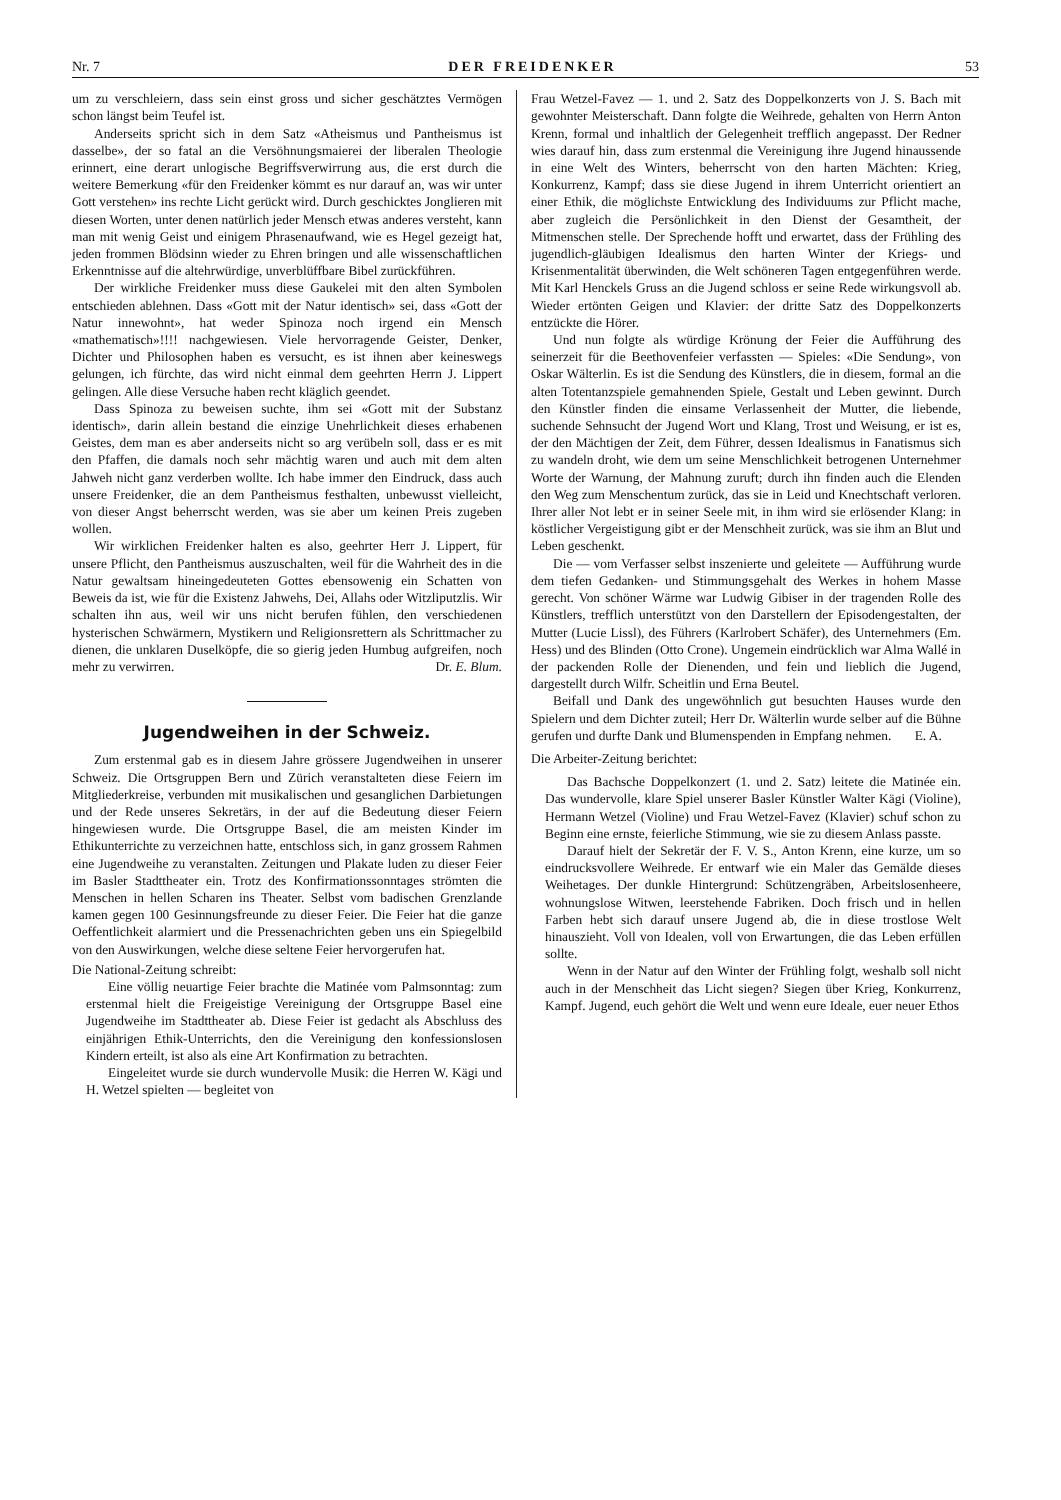Nr. 7 DER FREIDENKER 53
um zu verschleiern, dass sein einst gross und sicher geschätztes Vermögen schon längst beim Teufel ist.
Anderseits spricht sich in dem Satz «Atheismus und Pantheismus ist dasselbe», der so fatal an die Versöhnungsmaierei der liberalen Theologie erinnert, eine derart unlogische Begriffsverwirrung aus, die erst durch die weitere Bemerkung «für den Freidenker kömmt es nur darauf an, was wir unter Gott verstehen» ins rechte Licht gerückt wird. Durch geschicktes Jonglieren mit diesen Worten, unter denen natürlich jeder Mensch etwas anderes versteht, kann man mit wenig Geist und einigem Phrasenaufwand, wie es Hegel gezeigt hat, jeden frommen Blödsinn wieder zu Ehren bringen und alle wissenschaftlichen Erkenntnisse auf die altehrwürdige, unverblüffbare Bibel zurückführen.
Der wirkliche Freidenker muss diese Gaukelei mit den alten Symbolen entschieden ablehnen. Dass «Gott mit der Natur identisch» sei, dass «Gott der Natur innewohnt», hat weder Spinoza noch irgend ein Mensch «mathematisch»!!!! nachgewiesen. Viele hervorragende Geister, Denker, Dichter und Philosophen haben es versucht, es ist ihnen aber keineswegs gelungen, ich fürchte, das wird nicht einmal dem geehrten Herrn J. Lippert gelingen. Alle diese Versuche haben recht kläglich geendet.
Dass Spinoza zu beweisen suchte, ihm sei «Gott mit der Substanz identisch», darin allein bestand die einzige Unehrlichkeit dieses erhabenen Geistes, dem man es aber anderseits nicht so arg verübeln soll, dass er es mit den Pfaffen, die damals noch sehr mächtig waren und auch mit dem alten Jahweh nicht ganz verderben wollte. Ich habe immer den Eindruck, dass auch unsere Freidenker, die an dem Pantheismus festhalten, unbewusst vielleicht, von dieser Angst beherrscht werden, was sie aber um keinen Preis zugeben wollen.
Wir wirklichen Freidenker halten es also, geehrter Herr J. Lippert, für unsere Pflicht, den Pantheismus auszuschalten, weil für die Wahrheit des in die Natur gewaltsam hineingedeuteten Gottes ebensowenig ein Schatten von Beweis da ist, wie für die Existenz Jahwehs, Dei, Allahs oder Witzliputzlis. Wir schalten ihn aus, weil wir uns nicht berufen fühlen, den verschiedenen hysterischen Schwärmern, Mystikern und Religionsrettern als Schrittmacher zu dienen, die unklaren Duselköpfe, die so gierig jeden Humbug aufgreifen, noch mehr zu verwirren. Dr. E. Blum.
Jugendweihen in der Schweiz.
Zum erstenmal gab es in diesem Jahre grössere Jugendweihen in unserer Schweiz. Die Ortsgruppen Bern und Zürich veranstalteten diese Feiern im Mitgliederkreise, verbunden mit musikalischen und gesanglichen Darbietungen und der Rede unseres Sekretärs, in der auf die Bedeutung dieser Feiern hingewiesen wurde. Die Ortsgruppe Basel, die am meisten Kinder im Ethikunterrichte zu verzeichnen hatte, entschloss sich, in ganz grossem Rahmen eine Jugendweihe zu veranstalten. Zeitungen und Plakate luden zu dieser Feier im Basler Stadttheater ein. Trotz des Konfirmationssonntages strömten die Menschen in hellen Scharen ins Theater. Selbst vom badischen Grenzlande kamen gegen 100 Gesinnungsfreunde zu dieser Feier. Die Feier hat die ganze Oeffentlichkeit alarmiert und die Pressenachrichten geben uns ein Spiegelbild von den Auswirkungen, welche diese seltene Feier hervorgerufen hat.
Die National-Zeitung schreibt:
Eine völlig neuartige Feier brachte die Matinée vom Palmsonntag: zum erstenmal hielt die Freigeistige Vereinigung der Ortsgruppe Basel eine Jugendweihe im Stadttheater ab. Diese Feier ist gedacht als Abschluss des einjährigen Ethik-Unterrichts, den die Vereinigung den konfessionslosen Kindern erteilt, ist also als eine Art Konfirmation zu betrachten.
Eingeleitet wurde sie durch wundervolle Musik: die Herren W. Kägi und H. Wetzel spielten — begleitet von
Frau Wetzel-Favez — 1. und 2. Satz des Doppelkonzerts von J. S. Bach mit gewohnter Meisterschaft. Dann folgte die Weihrede, gehalten von Herrn Anton Krenn, formal und inhaltlich der Gelegenheit trefflich angepasst. Der Redner wies darauf hin, dass zum erstenmal die Vereinigung ihre Jugend hinaussende in eine Welt des Winters, beherrscht von den harten Mächten: Krieg, Konkurrenz, Kampf; dass sie diese Jugend in ihrem Unterricht orientiert an einer Ethik, die möglichste Entwicklung des Individuums zur Pflicht mache, aber zugleich die Persönlichkeit in den Dienst der Gesamtheit, der Mitmenschen stelle. Der Sprechende hofft und erwartet, dass der Frühling des jugendlich-gläubigen Idealismus den harten Winter der Kriegs- und Krisenmentalität überwinden, die Welt schöneren Tagen entgegenführen werde. Mit Karl Henckels Gruss an die Jugend schloss er seine Rede wirkungsvoll ab. Wieder ertönten Geigen und Klavier: der dritte Satz des Doppelkonzerts entzückte die Hörer.
Und nun folgte als würdige Krönung der Feier die Aufführung des seinerzeit für die Beethovenfeier verfassten — Spieles: «Die Sendung», von Oskar Wälterlin. Es ist die Sendung des Künstlers, die in diesem, formal an die alten Totentanzspiele gemahnenden Spiele, Gestalt und Leben gewinnt. Durch den Künstler finden die einsame Verlassenheit der Mutter, die liebende, suchende Sehnsucht der Jugend Wort und Klang, Trost und Weisung, er ist es, der den Mächtigen der Zeit, dem Führer, dessen Idealismus in Fanatismus sich zu wandeln droht, wie dem um seine Menschlichkeit betrogenen Unternehmer Worte der Warnung, der Mahnung zuruft; durch ihn finden auch die Elenden den Weg zum Menschentum zurück, das sie in Leid und Knechtschaft verloren. Ihrer aller Not lebt er in seiner Seele mit, in ihm wird sie erlösender Klang: in köstlicher Vergeistigung gibt er der Menschheit zurück, was sie ihm an Blut und Leben geschenkt.
Die — vom Verfasser selbst inszenierte und geleitete — Aufführung wurde dem tiefen Gedanken- und Stimmungsgehalt des Werkes in hohem Masse gerecht. Von schöner Wärme war Ludwig Gibiser in der tragenden Rolle des Künstlers, trefflich unterstützt von den Darstellern der Episodengestalten, der Mutter (Lucie Lissl), des Führers (Karlrobert Schäfer), des Unternehmers (Em. Hess) und des Blinden (Otto Crone). Ungemein eindrücklich war Alma Wallé in der packenden Rolle der Dienenden, und fein und lieblich die Jugend, dargestellt durch Wilfr. Scheitlin und Erna Beutel.
Beifall und Dank des ungewöhnlich gut besuchten Hauses wurde den Spielern und dem Dichter zuteil; Herr Dr. Wälterlin wurde selber auf die Bühne gerufen und durfte Dank und Blumenspenden in Empfang nehmen. E. A.
Die Arbeiter-Zeitung berichtet:
Das Bachsche Doppelkonzert (1. und 2. Satz) leitete die Matinée ein. Das wundervolle, klare Spiel unserer Basler Künstler Walter Kägi (Violine), Hermann Wetzel (Violine) und Frau Wetzel-Favez (Klavier) schuf schon zu Beginn eine ernste, feierliche Stimmung, wie sie zu diesem Anlass passte.
Darauf hielt der Sekretär der F. V. S., Anton Krenn, eine kurze, um so eindrucksvollere Weihrede. Er entwarf wie ein Maler das Gemälde dieses Weihetages. Der dunkle Hintergrund: Schützengräben, Arbeitslosenheere, wohnungslose Witwen, leerstehende Fabriken. Doch frisch und in hellen Farben hebt sich darauf unsere Jugend ab, die in diese trostlose Welt hinauszieht. Voll von Idealen, voll von Erwartungen, die das Leben erfüllen sollte.
Wenn in der Natur auf den Winter der Frühling folgt, weshalb soll nicht auch in der Menschheit das Licht siegen? Siegen über Krieg, Konkurrenz, Kampf. Jugend, euch gehört die Welt und wenn eure Ideale, euer neuer Ethos